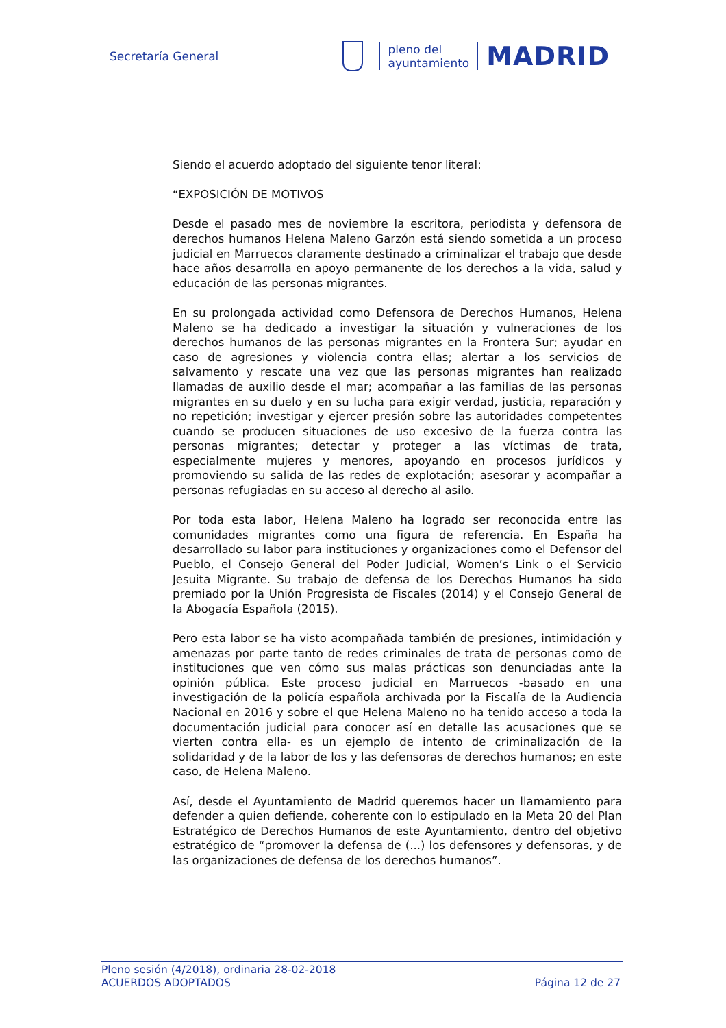Secretaría General
pleno del
ayuntamiento
MADRID
Siendo el acuerdo adoptado del siguiente tenor literal:
“EXPOSICIÓN DE MOTIVOS
Desde el pasado mes de noviembre la escritora, periodista y defensora de derechos humanos Helena Maleno Garzón está siendo sometida a un proceso judicial en Marruecos claramente destinado a criminalizar el trabajo que desde hace años desarrolla en apoyo permanente de los derechos a la vida, salud y educación de las personas migrantes.
En su prolongada actividad como Defensora de Derechos Humanos, Helena Maleno se ha dedicado a investigar la situación y vulneraciones de los derechos humanos de las personas migrantes en la Frontera Sur; ayudar en caso de agresiones y violencia contra ellas; alertar a los servicios de salvamento y rescate una vez que las personas migrantes han realizado llamadas de auxilio desde el mar; acompañar a las familias de las personas migrantes en su duelo y en su lucha para exigir verdad, justicia, reparación y no repetición; investigar y ejercer presión sobre las autoridades competentes cuando se producen situaciones de uso excesivo de la fuerza contra las personas migrantes; detectar y proteger a las víctimas de trata, especialmente mujeres y menores, apoyando en procesos jurídicos y promoviendo su salida de las redes de explotación; asesorar y acompañar a personas refugiadas en su acceso al derecho al asilo.
Por toda esta labor, Helena Maleno ha logrado ser reconocida entre las comunidades migrantes como una figura de referencia. En España ha desarrollado su labor para instituciones y organizaciones como el Defensor del Pueblo, el Consejo General del Poder Judicial, Women’s Link o el Servicio Jesuita Migrante. Su trabajo de defensa de los Derechos Humanos ha sido premiado por la Unión Progresista de Fiscales (2014) y el Consejo General de la Abogacía Española (2015).
Pero esta labor se ha visto acompañada también de presiones, intimidación y amenazas por parte tanto de redes criminales de trata de personas como de instituciones que ven cómo sus malas prácticas son denunciadas ante la opinión pública. Este proceso judicial en Marruecos -basado en una investigación de la policía española archivada por la Fiscalía de la Audiencia Nacional en 2016 y sobre el que Helena Maleno no ha tenido acceso a toda la documentación judicial para conocer así en detalle las acusaciones que se vierten contra ella- es un ejemplo de intento de criminalización de la solidaridad y de la labor de los y las defensoras de derechos humanos; en este caso, de Helena Maleno.
Así, desde el Ayuntamiento de Madrid queremos hacer un llamamiento para defender a quien defiende, coherente con lo estipulado en la Meta 20 del Plan Estratégico de Derechos Humanos de este Ayuntamiento, dentro del objetivo estratégico de “promover la defensa de (...) los defensores y defensoras, y de las organizaciones de defensa de los derechos humanos”.
Pleno sesión (4/2018), ordinaria 28-02-2018
ACUERDOS ADOPTADOS Página 12 de 27